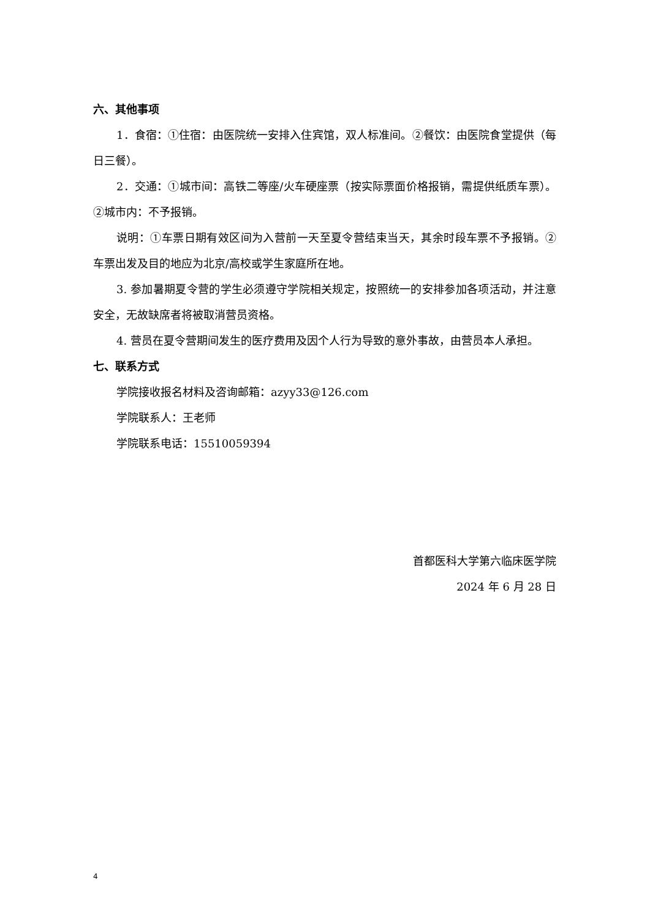六、其他事项
1．食宿：①住宿：由医院统一安排入住宾馆，双人标准间。②餐饮：由医院食堂提供（每日三餐）。
2．交通：①城市间：高铁二等座/火车硬座票（按实际票面价格报销，需提供纸质车票）。②城市内：不予报销。
说明：①车票日期有效区间为入营前一天至夏令营结束当天，其余时段车票不予报销。②车票出发及目的地应为北京/高校或学生家庭所在地。
3. 参加暑期夏令营的学生必须遵守学院相关规定，按照统一的安排参加各项活动，并注意安全，无故缺席者将被取消营员资格。
4. 营员在夏令营期间发生的医疗费用及因个人行为导致的意外事故，由营员本人承担。
七、联系方式
学院接收报名材料及咨询邮箱：azyy33@126.com
学院联系人：王老师
学院联系电话：15510059394
首都医科大学第六临床医学院
2024 年 6 月 28 日
4